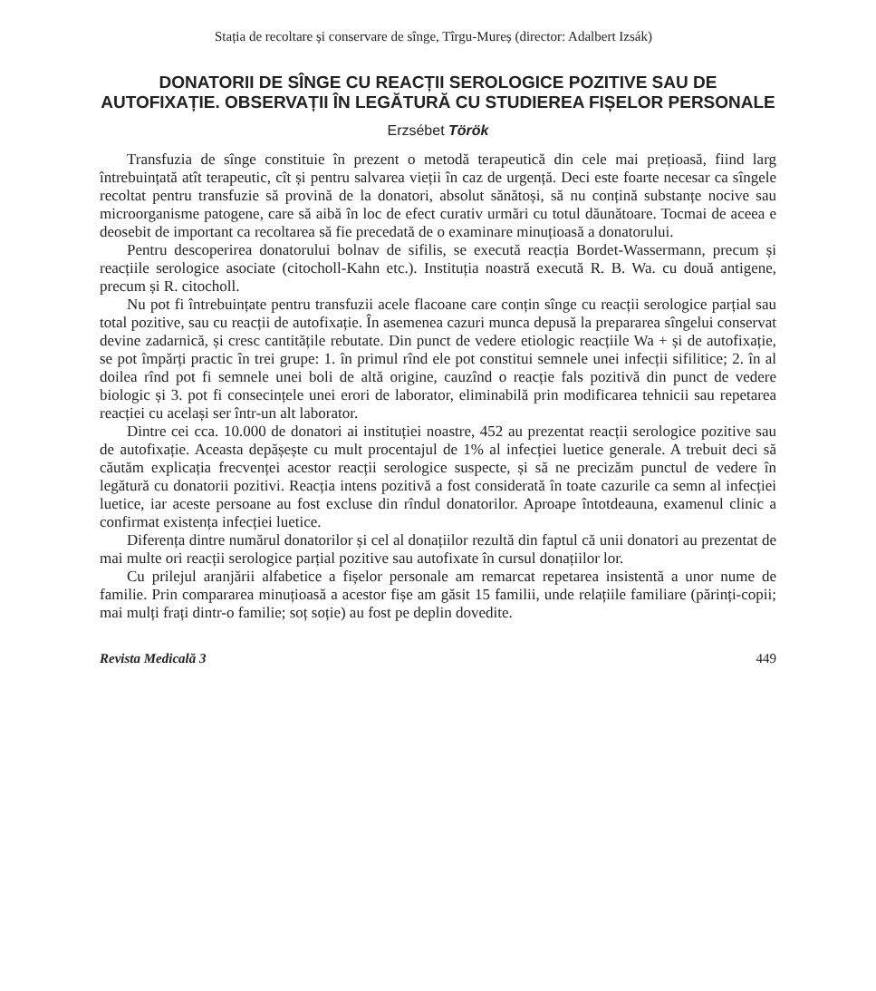Stația de recoltare și conservare de sînge, Tîrgu-Mureș (director: Adalbert Izsák)
DONATORII DE SÎNGE CU REACȚII SEROLOGICE POZITIVE SAU DE AUTOFIXAȚIE. OBSERVAȚII ÎN LEGĂTURĂ CU STUDIEREA FIȘELOR PERSONALE
Erzsébet Török
Transfuzia de sînge constituie în prezent o metodă terapeutică din cele mai prețioasă, fiind larg întrebuințată atît terapeutic, cît și pentru salvarea vieții în caz de urgență. Deci este foarte necesar ca sîngele recoltat pentru transfuzie să provină de la donatori, absolut sănătoși, să nu conțină substanțe nocive sau microorganisme patogene, care să aibă în loc de efect curativ urmări cu totul dăunătoare. Tocmai de aceea e deosebit de important ca recoltarea să fie precedată de o examinare minuțioasă a donatorului.
Pentru descoperirea donatorului bolnav de sifilis, se execută reacția Bordet-Wassermann, precum și reacțiile serologice asociate (citocholl-Kahn etc.). Instituția noastră execută R. B. Wa. cu două antigene, precum și R. citocholl.
Nu pot fi întrebuințate pentru transfuzii acele flacoane care conțin sînge cu reacții serologice parțial sau total pozitive, sau cu reacții de autofixație. În asemenea cazuri munca depusă la prepararea sîngelui conservat devine zadarnică, și cresc cantitățile rebutate. Din punct de vedere etiologic reacțiile Wa + și de autofixație, se pot împărți practic în trei grupe: 1. în primul rînd ele pot constitui semnele unei infecții sifilitice; 2. în al doilea rînd pot fi semnele unei boli de altă origine, cauzînd o reacție fals pozitivă din punct de vedere biologic și 3. pot fi consecințele unei erori de laborator, eliminabilă prin modificarea tehnicii sau repetarea reacției cu același ser într-un alt laborator.
Dintre cei cca. 10.000 de donatori ai instituției noastre, 452 au prezentat reacții serologice pozitive sau de autofixație. Aceasta depășește cu mult procentajul de 1% al infecției luetice generale. A trebuit deci să căutăm explicația frecvenței acestor reacții serologice suspecte, și să ne precizăm punctul de vedere în legătură cu donatorii pozitivi. Reacția intens pozitivă a fost considerată în toate cazurile ca semn al infecției luetice, iar aceste persoane au fost excluse din rîndul donatorilor. Aproape întotdeauna, examenul clinic a confirmat existența infecției luetice.
Diferența dintre numărul donatorilor și cel al donațiilor rezultă din faptul că unii donatori au prezentat de mai multe ori reacții serologice parțial pozitive sau autofixate în cursul donațiilor lor.
Cu prilejul aranjării alfabetice a fișelor personale am remarcat repetarea insistentă a unor nume de familie. Prin compararea minuțioasă a acestor fișe am găsit 15 familii, unde relațiile familiare (părinți-copii; mai mulți frați dintr-o familie; soț soție) au fost pe deplin dovedite.
Revista Medicală 3 449